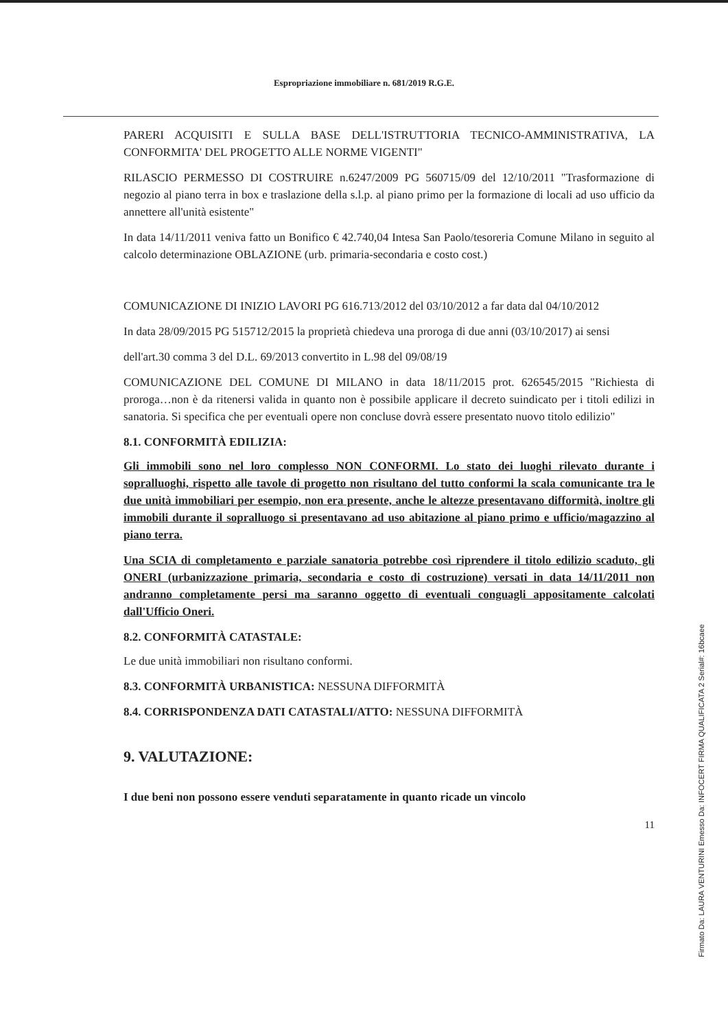Espropriazione immobiliare n. 681/2019 R.G.E.
PARERI ACQUISITI E SULLA BASE DELL'ISTRUTTORIA TECNICO-AMMINISTRATIVA, LA CONFORMITA' DEL PROGETTO ALLE NORME VIGENTI"
RILASCIO PERMESSO DI COSTRUIRE n.6247/2009 PG 560715/09 del 12/10/2011 "Trasformazione di negozio al piano terra in box e traslazione della s.l.p. al piano primo per la formazione di locali ad uso ufficio da annettere all'unità esistente"
In data 14/11/2011 veniva fatto un Bonifico € 42.740,04 Intesa San Paolo/tesoreria Comune Milano in seguito al calcolo determinazione OBLAZIONE (urb. primaria-secondaria e costo cost.)
COMUNICAZIONE DI INIZIO LAVORI PG 616.713/2012 del 03/10/2012 a far data dal 04/10/2012
In data 28/09/2015 PG 515712/2015 la proprietà chiedeva una proroga di due anni (03/10/2017) ai sensi
dell'art.30 comma 3 del D.L. 69/2013 convertito in L.98 del 09/08/19
COMUNICAZIONE DEL COMUNE DI MILANO in data 18/11/2015 prot. 626545/2015 "Richiesta di proroga…non è da ritenersi valida in quanto non è possibile applicare il decreto suindicato per i titoli edilizi in sanatoria. Si specifica che per eventuali opere non concluse dovrà essere presentato nuovo titolo edilizio"
8.1. CONFORMITÀ EDILIZIA:
Gli immobili sono nel loro complesso NON CONFORMI. Lo stato dei luoghi rilevato durante i sopralluoghi, rispetto alle tavole di progetto non risultano del tutto conformi la scala comunicante tra le due unità immobiliari per esempio, non era presente, anche le altezze presentavano difformità, inoltre gli immobili durante il sopralluogo si presentavano ad uso abitazione al piano primo e ufficio/magazzino al piano terra.
Una SCIA di completamento e parziale sanatoria potrebbe così riprendere il titolo edilizio scaduto, gli ONERI (urbanizzazione primaria, secondaria e costo di costruzione) versati in data 14/11/2011 non andranno completamente persi ma saranno oggetto di eventuali conguagli appositamente calcolati dall'Ufficio Oneri.
8.2. CONFORMITÀ CATASTALE:
Le due unità immobiliari non risultano conformi.
8.3. CONFORMITÀ URBANISTICA: NESSUNA DIFFORMITÀ
8.4. CORRISPONDENZA DATI CATASTALI/ATTO: NESSUNA DIFFORMITÀ
9. VALUTAZIONE:
I due beni non possono essere venduti separatamente in quanto ricade un vincolo
11
Firmato Da: LAURA VENTURINI Emesso Da: INFOCERT FIRMA QUALIFICATA 2 Serial#: 16bcaee